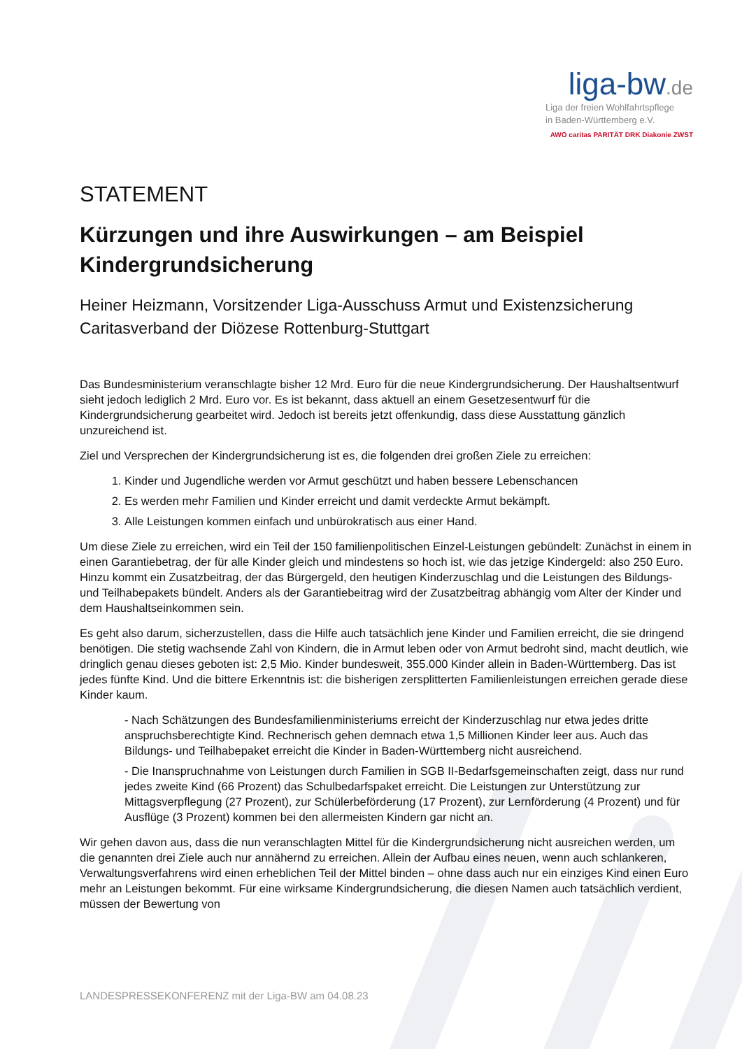liga-bw.de
Liga der freien Wohlfahrtspflege
in Baden-Württemberg e.V.
AWO caritas PARITÄT DRK Diakonie ZWST
STATEMENT
Kürzungen und ihre Auswirkungen – am Beispiel Kindergrundsicherung
Heiner Heizmann, Vorsitzender Liga-Ausschuss Armut und Existenzsicherung Caritasverband der Diözese Rottenburg-Stuttgart
Das Bundesministerium veranschlagte bisher 12 Mrd. Euro für die neue Kindergrundsicherung. Der Haushaltsentwurf sieht jedoch lediglich 2 Mrd. Euro vor. Es ist bekannt, dass aktuell an einem Gesetzesentwurf für die Kindergrundsicherung gearbeitet wird. Jedoch ist bereits jetzt offenkundig, dass diese Ausstattung gänzlich unzureichend ist.
Ziel und Versprechen der Kindergrundsicherung ist es, die folgenden drei großen Ziele zu erreichen:
1. Kinder und Jugendliche werden vor Armut geschützt und haben bessere Lebenschancen
2. Es werden mehr Familien und Kinder erreicht und damit verdeckte Armut bekämpft.
3. Alle Leistungen kommen einfach und unbürokratisch aus einer Hand.
Um diese Ziele zu erreichen, wird ein Teil der 150 familienpolitischen Einzel-Leistungen gebündelt: Zunächst in einem in einen Garantiebetrag, der für alle Kinder gleich und mindestens so hoch ist, wie das jetzige Kindergeld: also 250 Euro. Hinzu kommt ein Zusatzbeitrag, der das Bürgergeld, den heutigen Kinderzuschlag und die Leistungen des Bildungs- und Teilhabepakets bündelt. Anders als der Garantiebeitrag wird der Zusatzbeitrag abhängig vom Alter der Kinder und dem Haushaltseinkommen sein.
Es geht also darum, sicherzustellen, dass die Hilfe auch tatsächlich jene Kinder und Familien erreicht, die sie dringend benötigen. Die stetig wachsende Zahl von Kindern, die in Armut leben oder von Armut bedroht sind, macht deutlich, wie dringlich genau dieses geboten ist: 2,5 Mio. Kinder bundesweit, 355.000 Kinder allein in Baden-Württemberg. Das ist jedes fünfte Kind. Und die bittere Erkenntnis ist: die bisherigen zersplitterten Familienleistungen erreichen gerade diese Kinder kaum.
- Nach Schätzungen des Bundesfamilienministeriums erreicht der Kinderzuschlag nur etwa jedes dritte anspruchsberechtigte Kind. Rechnerisch gehen demnach etwa 1,5 Millionen Kinder leer aus. Auch das Bildungs- und Teilhabepaket erreicht die Kinder in Baden-Württemberg nicht ausreichend.
- Die Inanspruchnahme von Leistungen durch Familien in SGB II-Bedarfsgemeinschaften zeigt, dass nur rund jedes zweite Kind (66 Prozent) das Schulbedarfspaket erreicht. Die Leistungen zur Unterstützung zur Mittagsverpflegung (27 Prozent), zur Schülerbeförderung (17 Prozent), zur Lernförderung (4 Prozent) und für Ausflüge (3 Prozent) kommen bei den allermeisten Kindern gar nicht an.
Wir gehen davon aus, dass die nun veranschlagten Mittel für die Kindergrundsicherung nicht ausreichen werden, um die genannten drei Ziele auch nur annähernd zu erreichen. Allein der Aufbau eines neuen, wenn auch schlankeren, Verwaltungsverfahrens wird einen erheblichen Teil der Mittel binden – ohne dass auch nur ein einziges Kind einen Euro mehr an Leistungen bekommt. Für eine wirksame Kindergrundsicherung, die diesen Namen auch tatsächlich verdient, müssen der Bewertung von
LANDESPRESSEKONFERENZ mit der Liga-BW am 04.08.23